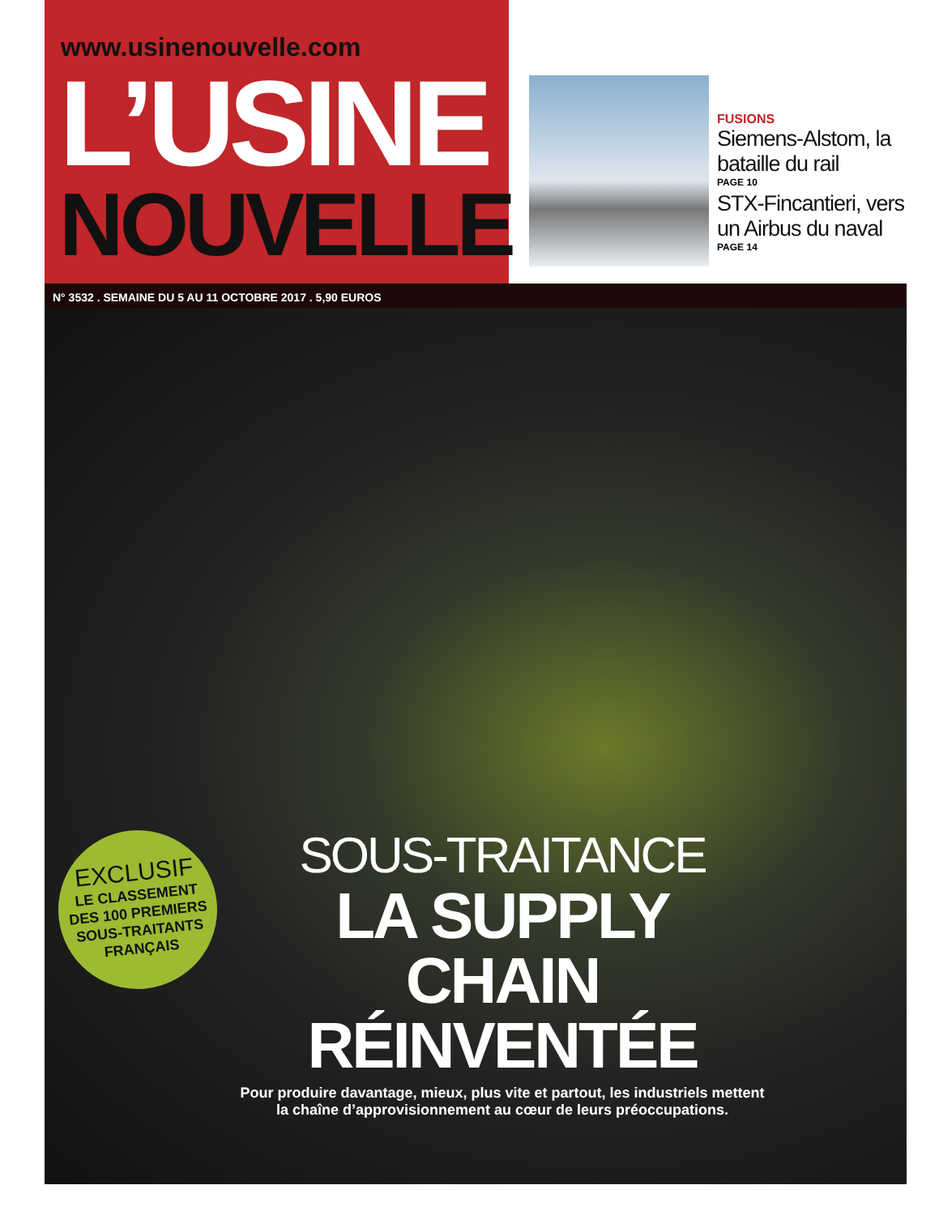www.usinenouvelle.com
L’USINE
NOUVELLE
FUSIONS
Siemens-Alstom, la bataille du rail
PAGE 10
STX-Fincantieri, vers un Airbus du naval
PAGE 14
N° 3532 . SEMAINE DU 5 AU 11 OCTOBRE 2017 . 5,90 EUROS
EXCLUSIF
LE CLASSEMENT
DES 100 PREMIERS
SOUS-TRAITANTS
FRANÇAIS
SOUS-TRAITANCE
LA SUPPLY CHAIN
RÉINVENTÉE
Pour produire davantage, mieux, plus vite et partout, les industriels mettent la chaîne d’approvisionnement au cœur de leurs préoccupations.